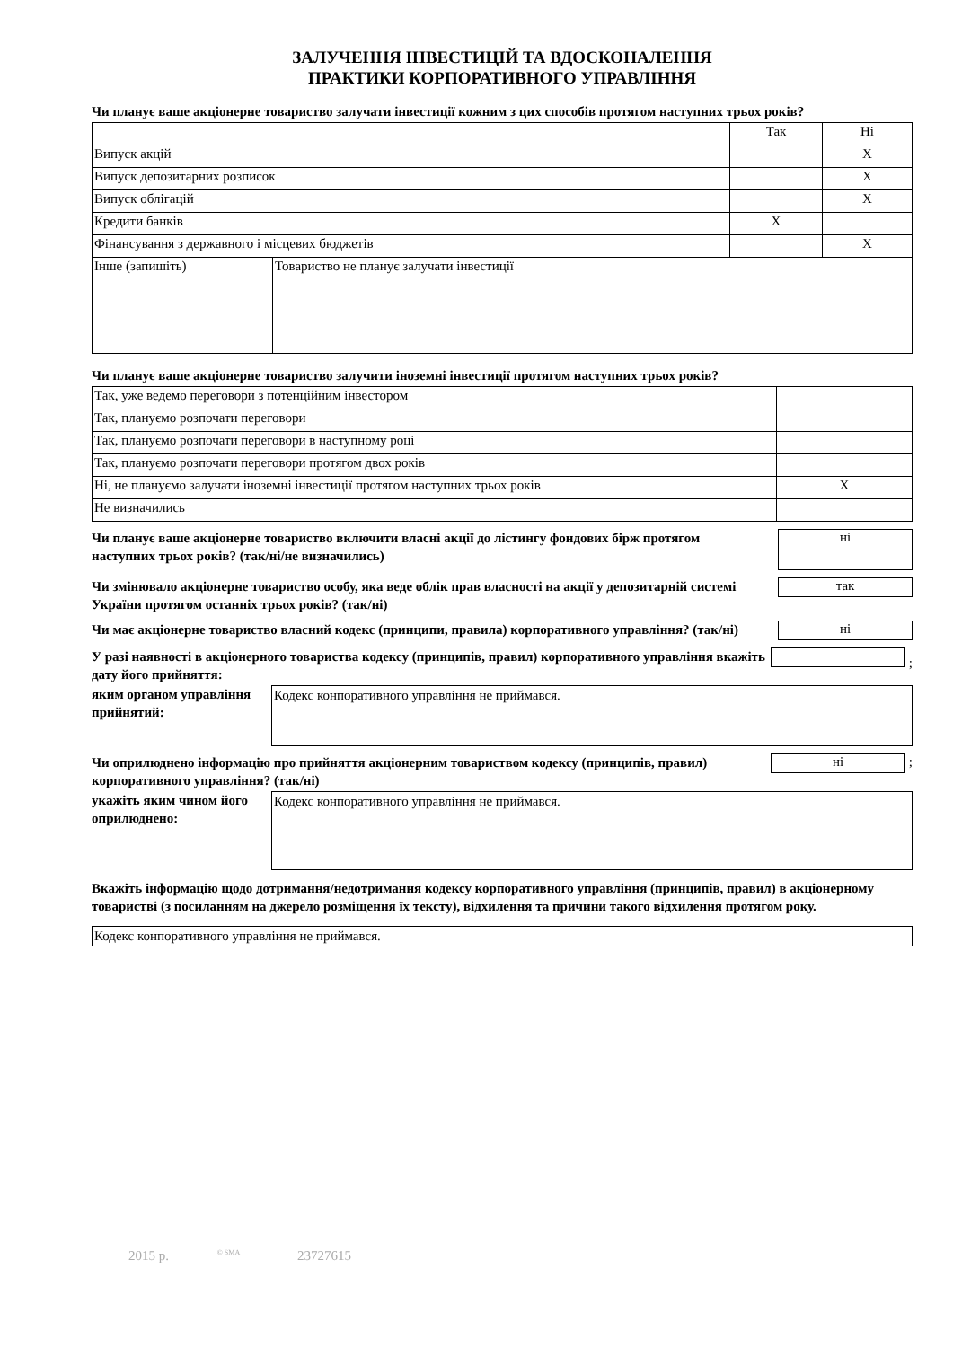ЗАЛУЧЕННЯ ІНВЕСТИЦІЙ ТА ВДОСКОНАЛЕННЯ
ПРАКТИКИ КОРПОРАТИВНОГО УПРАВЛІННЯ
Чи планує ваше акціонерне товариство залучати інвестиції кожним з цих способів протягом наступних трьох років?
| | | Так | Ні |
| Випуск акцій | | | X |
| Випуск депозитарних розписок | | | X |
| Випуск облігацій | | | X |
| Кредити банків | | X | |
| Фінансування з державного і місцевих бюджетів | | | X |
| Інше (запишіть) | Товариство не планує залучати інвестиції | | |
Чи планує ваше акціонерне товариство залучити іноземні інвестиції протягом наступних трьох років?
| Так, уже ведемо переговори з потенційним інвестором | |
| Так, плануємо розпочати переговори | |
| Так, плануємо розпочати переговори в наступному році | |
| Так, плануємо розпочати переговори протягом двох років | |
| Ні, не плануємо залучати іноземні інвестиції протягом наступних трьох років | X |
| Не визначились | |
Чи планує ваше акціонерне товариство включити власні акції до лістингу фондових бірж протягом наступних трьох років? (так/ні/не визначились)
ні
Чи змінювало акціонерне товариство особу, яка веде облік прав власності на акції у депозитарній системі України протягом останніх трьох років? (так/ні)
так
Чи має акціонерне товариство власний кодекс (принципи, правила) корпоративного управління? (так/ні)
ні
У разі наявності в акціонерного товариства кодексу (принципів, правил) корпоративного управління вкажіть дату його прийняття:
;
яким органом управління прийнятий:
Кодекс конпоративного управління не приймався.
Чи оприлюднено інформацію про прийняття акціонерним товариством кодексу (принципів, правил) корпоративного управління? (так/ні)
ні ;
укажіть яким чином його оприлюднено:
Кодекс конпоративного управління не приймався.
Вкажіть інформацію щодо дотримання/недотримання кодексу корпоративного управління (принципів, правил) в акціонерному товаристві (з посиланням на джерело розміщення їх тексту), відхилення та причини такого відхилення протягом року.
Кодекс конпоративного управління не приймався.
2015 р. <sup>© SMA</sup> 23727615